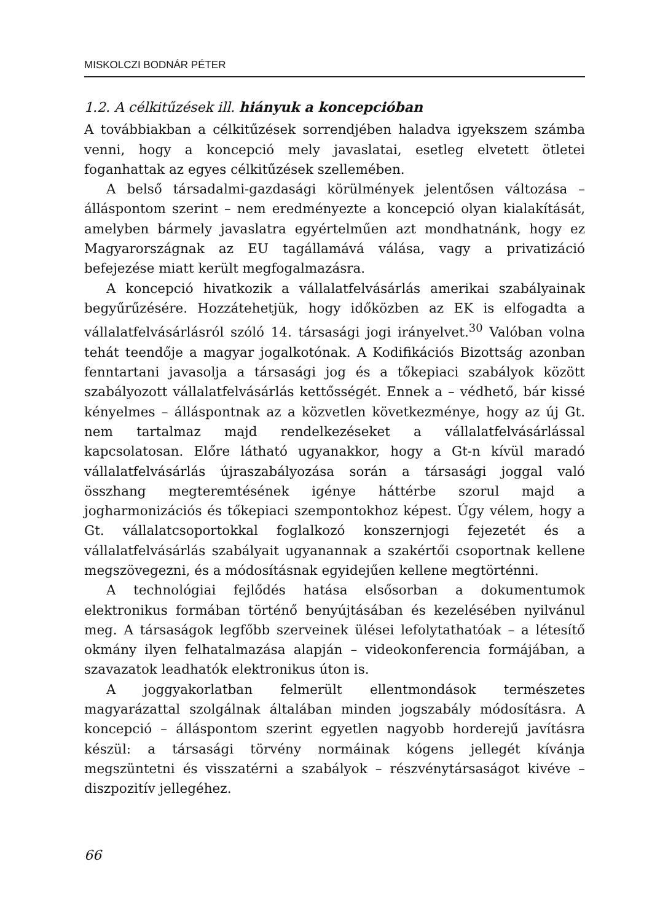MISKOLCZI BODNÁR PÉTER
1.2. A célkitűzések ill. hiányuk a koncepcióban
A továbbiakban a célkitűzések sorrendjében haladva igyekszem számba venni, hogy a koncepció mely javaslatai, esetleg elvetett ötletei foganhattak az egyes célkitűzések szellemében.
A belső társadalmi-gazdasági körülmények jelentősen változása – álláspontom szerint – nem eredményezte a koncepció olyan kialakítását, amelyben bármely javaslatra egyértelműen azt mondhatnánk, hogy ez Magyarországnak az EU tagállamává válása, vagy a privatizáció befejezése miatt került megfogalmazásra.
A koncepció hivatkozik a vállalatfelvásárlás amerikai szabályainak begyűrűzésére. Hozzátehetjük, hogy időközben az EK is elfogadta a vállalatfelvásárlásról szóló 14. társasági jogi irányelvet.<sup>30</sup> Valóban volna tehát teendője a magyar jogalkotónak. A Kodifikációs Bizottság azonban fenntartani javasolja a társasági jog és a tőkepiaci szabályok között szabályozott vállalatfelvásárlás kettősségét. Ennek a – védhető, bár kissé kényelmes – álláspontnak az a közvetlen következménye, hogy az új Gt. nem tartalmaz majd rendelkezéseket a vállalatfelvásárlással kapcsolatosan. Előre látható ugyanakkor, hogy a Gt-n kívül maradó vállalatfelvásárlás újraszabályozása során a társasági joggal való összhang megteremtésének igénye háttérbe szorul majd a jogharmonizációs és tőkepiaci szempontokhoz képest. Úgy vélem, hogy a Gt. vállalatcsoportokkal foglalkozó konszernjogi fejezetét és a vállalatfelvásárlás szabályait ugyanannak a szakértői csoportnak kellene megszövegezni, és a módosításnak egyidejűen kellene megtörténni.
A technológiai fejlődés hatása elsősorban a dokumentumok elektronikus formában történő benyújtásában és kezelésében nyilvánul meg. A társaságok legfőbb szerveinek ülései lefolytathatóak – a létesítő okmány ilyen felhatalmazása alapján – videokonferencia formájában, a szavazatok leadhatók elektronikus úton is.
A joggyakorlatban felmerült ellentmondások természetes magyarázattal szolgálnak általában minden jogszabály módosításra. A koncepció – álláspontom szerint egyetlen nagyobb horderejű javításra készül: a társasági törvény normáinak kógens jellegét kívánja megszüntetni és visszatérni a szabályok – részvénytársaságot kivéve – diszpozitív jellegéhez.
66